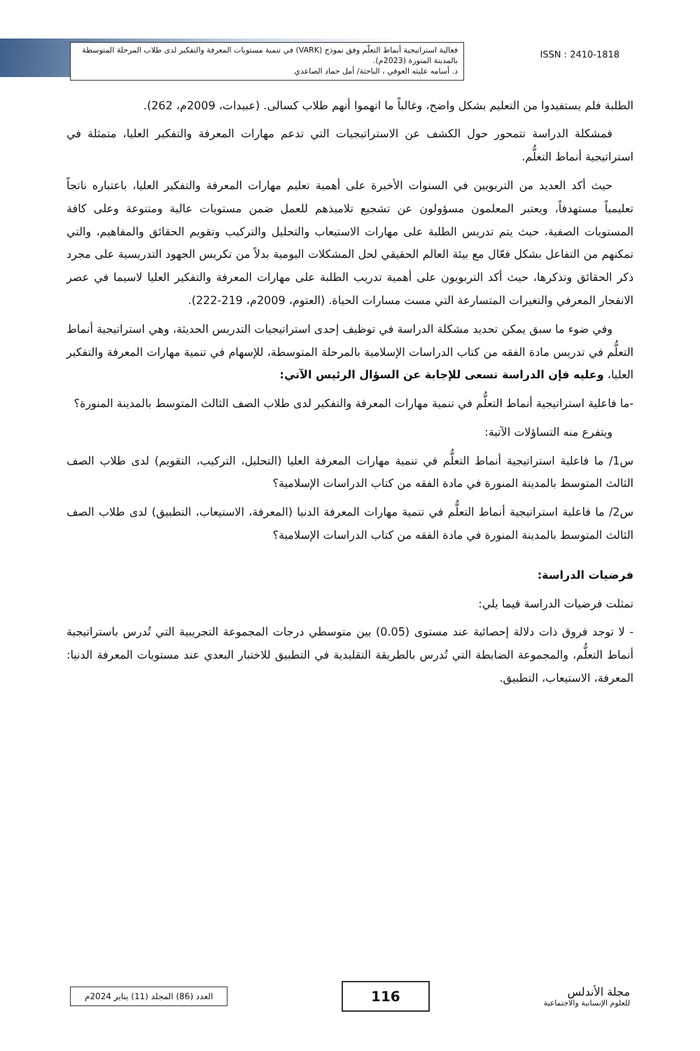فعالية استراتيجية أنماط التعلّم وفق نموذج (VARK) في تنمية مستويات المعرفة والتفكير لدى طلاب المرحلة المتوسطة بالمدينة المنورة (2023م).
د. أسامه عليثه العوفي ، الباحثة/ أمل حماد الصاعدي
ISSN : 2410-1818
الطلبة فلم يستفيدوا من التعليم بشكل واضح، وغالباً ما اتهموا أنهم طلاب كسالى. (عبيدات، 2009م، 262).
فمشكلة الدراسة تتمحور حول الكشف عن الاستراتيجيات التي تدعم مهارات المعرفة والتفكير العليا، متمثلة في استراتيجية أنماط التعلُّم.
حيث أكد العديد من التربويين في السنوات الأخيرة على أهمية تعليم مهارات المعرفة والتفكير العليا، باعتباره ناتجاً تعليمياً مستهدفاً، ويعتبر المعلمون مسؤولون عن تشجيع تلاميذهم للعمل ضمن مستويات عالية ومتنوعة وعلى كافة المستويات الصفية، حيث يتم تدريس الطلبة على مهارات الاستيعاب والتحليل والتركيب وتقويم الحقائق والمفاهيم، والتي تمكنهم من التفاعل بشكل فعّال مع بيئة العالم الحقيقي لحل المشكلات اليومية بدلاً من تكريس الجهود التدريسية على مجرد ذكر الحقائق وتذكرها، حيث أكد التربويون على أهمية تدريب الطلبة على مهارات المعرفة والتفكير العليا لاسيما في عصر الانفجار المعرفي والتغيرات المتسارعة التي مست مسارات الحياة. (العتوم، 2009م، 219-222).
وفي ضوء ما سبق يمكن تحديد مشكلة الدراسة في توظيف إحدى استراتيجيات التدريس الحديثة، وهي استراتيجية أنماط التعلُّم في تدريس مادة الفقه من كتاب الدراسات الإسلامية بالمرحلة المتوسطة، للإسهام في تنمية مهارات المعرفة والتفكير العليا، وعليه فإن الدراسة تسعى للإجابة عن السؤال الرئيس الآتي:
-ما فاعلية استراتيجية أنماط التعلُّم في تنمية مهارات المعرفة والتفكير لدى طلاب الصف الثالث المتوسط بالمدينة المنورة؟
ويتفرع منه التساؤلات الآتية:
س1/ ما فاعلية استراتيجية أنماط التعلُّم في تنمية مهارات المعرفة العليا (التحليل، التركيب، التقويم) لدى طلاب الصف الثالث المتوسط بالمدينة المنورة في مادة الفقه من كتاب الدراسات الإسلامية؟
س2/ ما فاعلية استراتيجية أنماط التعلُّم في تنمية مهارات المعرفة الدنيا (المعرفة، الاستيعاب، التطبيق) لدى طلاب الصف الثالث المتوسط بالمدينة المنورة في مادة الفقه من كتاب الدراسات الإسلامية؟
فرضيات الدراسة:
تمثلت فرضيات الدراسة فيما يلي:
- لا توجد فروق ذات دلالة إحصائية عند مستوى (0.05) بين متوسطي درجات المجموعة التجريبية التي تُدرس باستراتيجية أنماط التعلُّم، والمجموعة الضابطة التي تُدرس بالطريقة التقليدية في التطبيق للاختبار البعدي عند مستويات المعرفة الدنيا: المعرفة، الاستيعاب، التطبيق.
العدد (86) المجلد (11) يناير 2024م
116
مجلة الأندلس
للعلوم الإنسانية والاجتماعية